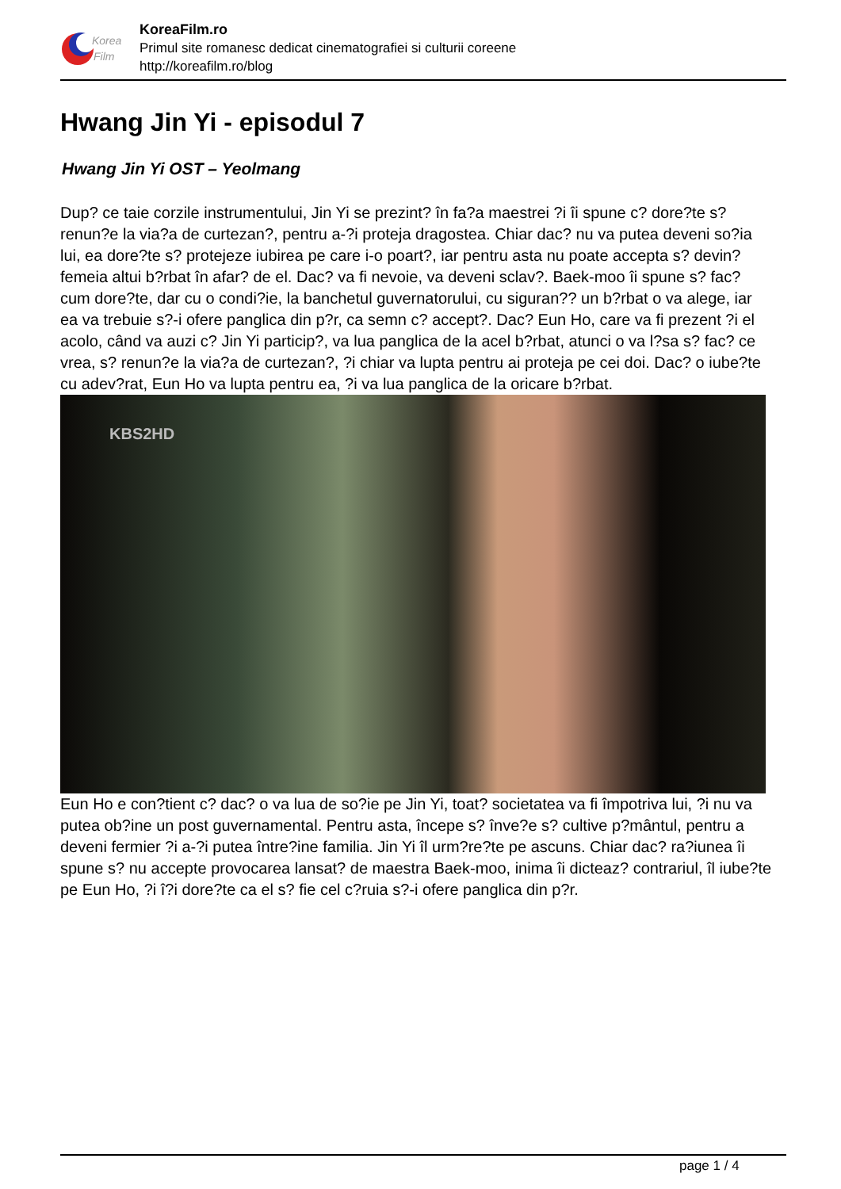Korea
Film
KoreaFilm.ro
Primul site romanesc dedicat cinematografiei si culturii coreene
http://koreafilm.ro/blog
Hwang Jin Yi - episodul 7
Hwang Jin Yi OST – Yeolmang
Dup? ce taie corzile instrumentului, Jin Yi se prezint? în fa?a maestrei ?i îi spune c? dore?te s? renun?e la via?a de curtezan?, pentru a-?i proteja dragostea. Chiar dac? nu va putea deveni so?ia lui, ea dore?te s? protejeze iubirea pe care i-o poart?, iar pentru asta nu poate accepta s? devin? femeia altui b?rbat în afar? de el. Dac? va fi nevoie, va deveni sclav?. Baek-moo îi spune s? fac? cum dore?te, dar cu o condi?ie, la banchetul guvernatorului, cu siguran?? un b?rbat o va alege, iar ea va trebuie s?-i ofere panglica din p?r, ca semn c? accept?. Dac? Eun Ho, care va fi prezent ?i el acolo, când va auzi c? Jin Yi particip?, va lua panglica de la acel b?rbat, atunci o va l?sa s? fac? ce vrea, s? renun?e la via?a de curtezan?, ?i chiar va lupta pentru ai proteja pe cei doi. Dac? o iube?te cu adev?rat, Eun Ho va lupta pentru ea, ?i va lua panglica de la oricare b?rbat.
KBS2HD
Eun Ho e con?tient c? dac? o va lua de so?ie pe Jin Yi, toat? societatea va fi împotriva lui, ?i nu va putea ob?ine un post guvernamental. Pentru asta, începe s? înve?e s? cultive p?mântul, pentru a deveni fermier ?i a-?i putea între?ine familia. Jin Yi îl urm?re?te pe ascuns. Chiar dac? ra?iunea îi spune s? nu accepte provocarea lansat? de maestra Baek-moo, inima îi dicteaz? contrariul, îl iube?te pe Eun Ho, ?i î?i dore?te ca el s? fie cel c?ruia s?-i ofere panglica din p?r.
page 1 / 4